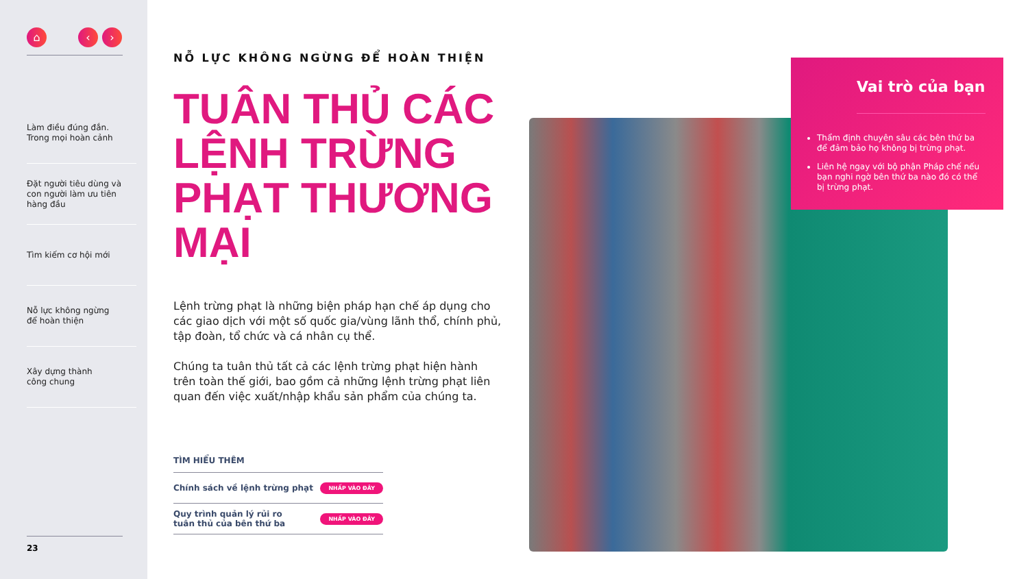⌂ ‹ ›
Làm điều đúng đắn.
Trong mọi hoàn cảnh
Đặt người tiêu dùng và con người làm ưu tiên hàng đầu
Tìm kiếm cơ hội mới
Nỗ lực không ngừng
để hoàn thiện
Xây dựng thành
công chung
23
NỖ LỰC KHÔNG NGỪNG ĐỂ HOÀN THIỆN
TUÂN THỦ CÁC LỆNH TRỪNG PHẠT THƯƠNG MẠI
Lệnh trừng phạt là những biện pháp hạn chế áp dụng cho các giao dịch với một số quốc gia/vùng lãnh thổ, chính phủ, tập đoàn, tổ chức và cá nhân cụ thể.
Chúng ta tuân thủ tất cả các lệnh trừng phạt hiện hành trên toàn thế giới, bao gồm cả những lệnh trừng phạt liên quan đến việc xuất/nhập khẩu sản phẩm của chúng ta.
TÌM HIỂU THÊM
Chính sách về lệnh trừng phạt NHẤP VÀO ĐÂY
Quy trình quản lý rủi ro
tuân thủ của bên thứ ba NHẤP VÀO ĐÂY
Vai trò của bạn
Thẩm định chuyên sâu các bên thứ ba để đảm bảo họ không bị trừng phạt.
Liên hệ ngay với bộ phận Pháp chế nếu bạn nghi ngờ bên thứ ba nào đó có thể bị trừng phạt.